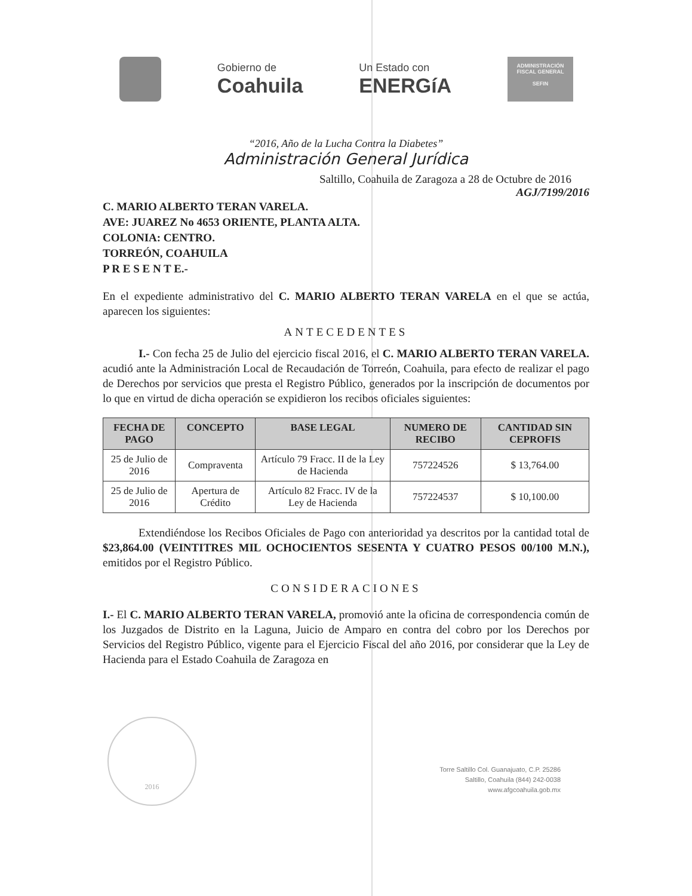Gobierno de
Coahuila
Un Estado con
ENERGíA
ADMINISTRACIÓN
FISCAL GENERAL
SEFIN
“2016, Año de la Lucha Contra la Diabetes”
Administración General Jurídica
Saltillo, Coahuila de Zaragoza a 28 de Octubre de 2016
AGJ/7199/2016
C. MARIO ALBERTO TERAN VARELA.
AVE: JUAREZ No 4653 ORIENTE, PLANTA ALTA.
COLONIA: CENTRO.
TORREÓN, COAHUILA
P R E S E N T E.-
En el expediente administrativo del C. MARIO ALBERTO TERAN VARELA en el que se actúa, aparecen los siguientes:
ANTECEDENTES
I.- Con fecha 25 de Julio del ejercicio fiscal 2016, el C. MARIO ALBERTO TERAN VARELA. acudió ante la Administración Local de Recaudación de Torreón, Coahuila, para efecto de realizar el pago de Derechos por servicios que presta el Registro Público, generados por la inscripción de documentos por lo que en virtud de dicha operación se expidieron los recibos oficiales siguientes:
| FECHA DE PAGO | CONCEPTO | BASE LEGAL | NUMERO DE RECIBO | CANTIDAD SIN CEPROFIS |
| --- | --- | --- | --- | --- |
| 25 de Julio de 2016 | Compraventa | Artículo 79 Fracc. II de la Ley de Hacienda | 757224526 | $ 13,764.00 |
| 25 de Julio de 2016 | Apertura de Crédito | Artículo 82 Fracc. IV de la Ley de Hacienda | 757224537 | $ 10,100.00 |
Extendiéndose los Recibos Oficiales de Pago con anterioridad ya descritos por la cantidad total de $23,864.00 (VEINTITRES MIL OCHOCIENTOS SESENTA Y CUATRO PESOS 00/100 M.N.), emitidos por el Registro Público.
CONSIDERACIONES
I.- El C. MARIO ALBERTO TERAN VARELA, promovió ante la oficina de correspondencia común de los Juzgados de Distrito en la Laguna, Juicio de Amparo en contra del cobro por los Derechos por Servicios del Registro Público, vigente para el Ejercicio Fiscal del año 2016, por considerar que la Ley de Hacienda para el Estado Coahuila de Zaragoza en
2016
Torre Saltillo Col. Guanajuato, C.P. 25286
Saltillo, Coahuila (844) 242-0038
www.afgcoahuila.gob.mx